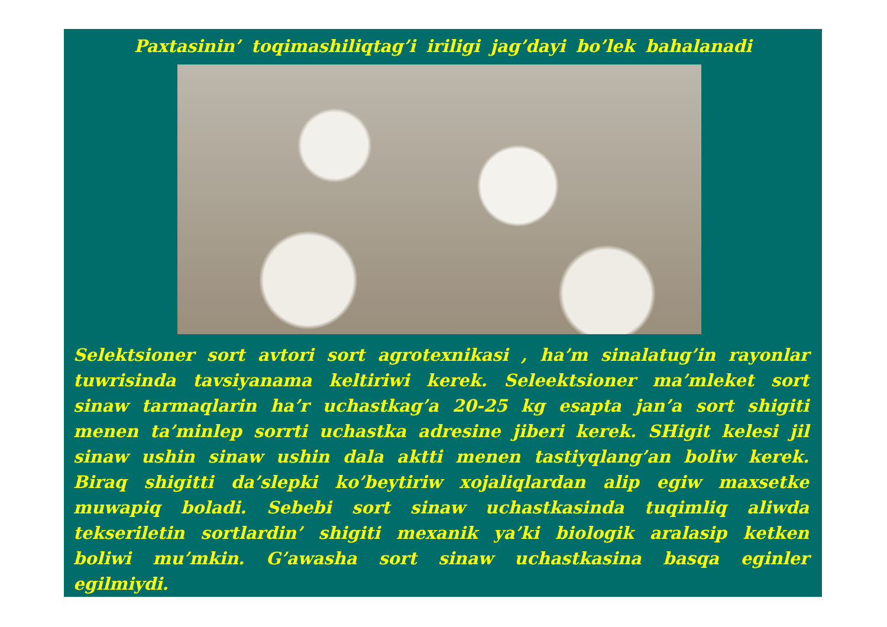Paxtasinin’ toqimashiliqtag’i iriligi jag’dayi bo’lek bahalanadi
Selektsioner sort avtori sort agrotexnikasi , ha’m sinalatug’in rayonlar tuwrisinda tavsiyanama keltiriwi kerek. Seleektsioner ma’mleket sort sinaw tarmaqlarin ha’r uchastkag’a 20-25 kg esapta jan’a sort shigiti menen ta’minlep sorrti uchastka adresine jiberi kerek. SHigit kelesi jil sinaw ushin sinaw ushin dala aktti menen tastiyqlang’an boliw kerek. Biraq shigitti da’slepki ko’beytiriw xojaliqlardan alip egiw maxsetke muwapiq boladi. Sebebi sort sinaw uchastkasinda tuqimliq aliwda tekseriletin sortlardin’ shigiti mexanik ya’ki biologik aralasip ketken boliwi mu’mkin. G’awasha sort sinaw uchastkasina basqa eginler egilmiydi.